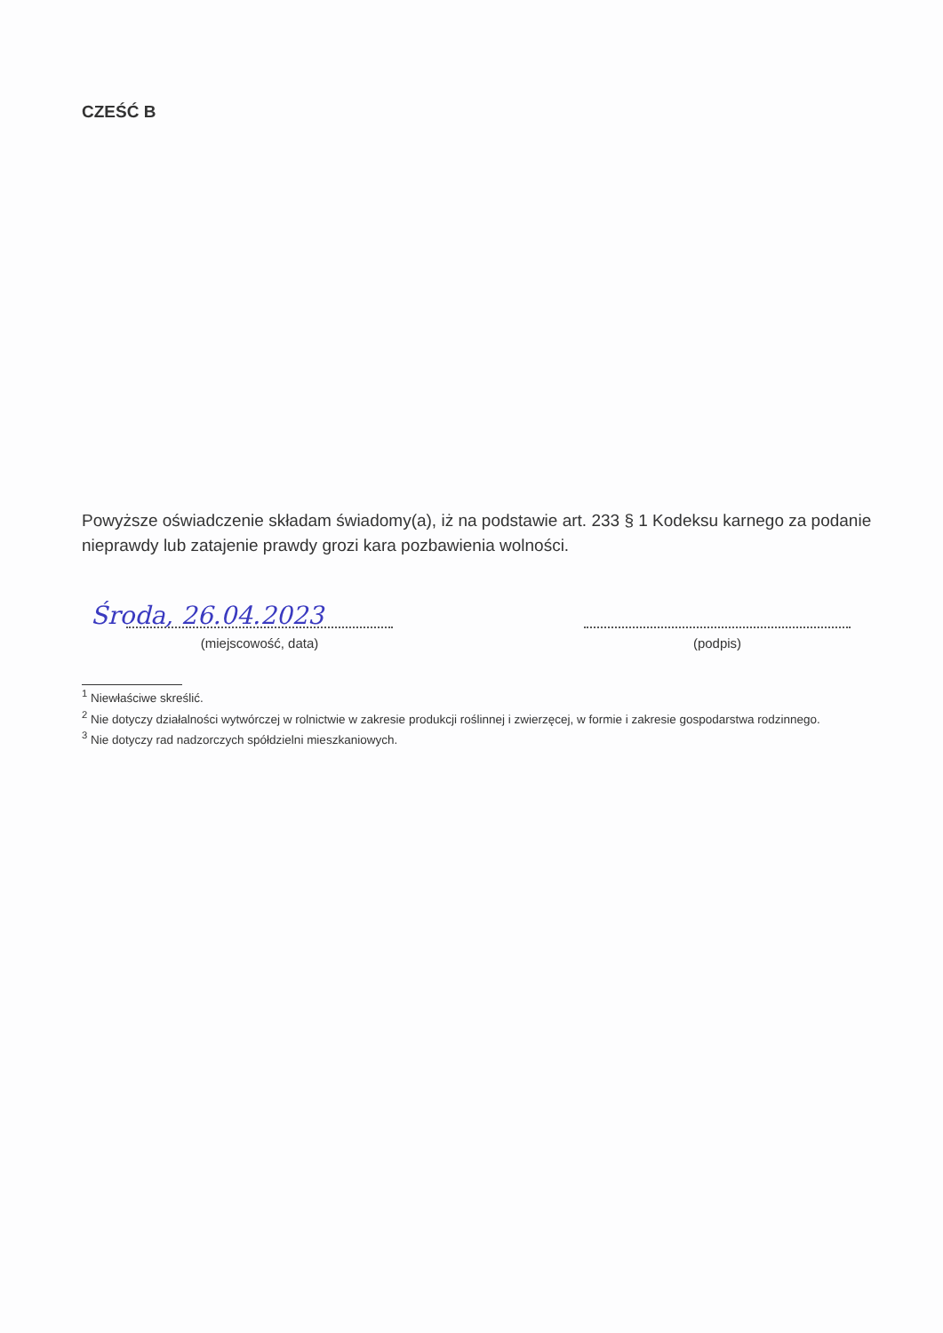CZEŚĆ B
Powyższe oświadczenie składam świadomy(a), iż na podstawie art. 233 § 1 Kodeksu karnego za podanie nieprawdy lub zatajenie prawdy grozi kara pozbawienia wolności.
Środa, 26.04.2023
(miejscowość, data)
(podpis)
<sup>1</sup> Niewłaściwe skreślić.
<sup>2</sup> Nie dotyczy działalności wytwórczej w rolnictwie w zakresie produkcji roślinnej i zwierzęcej, w formie i zakresie gospodarstwa rodzinnego.
<sup>3</sup> Nie dotyczy rad nadzorczych spółdzielni mieszkaniowych.